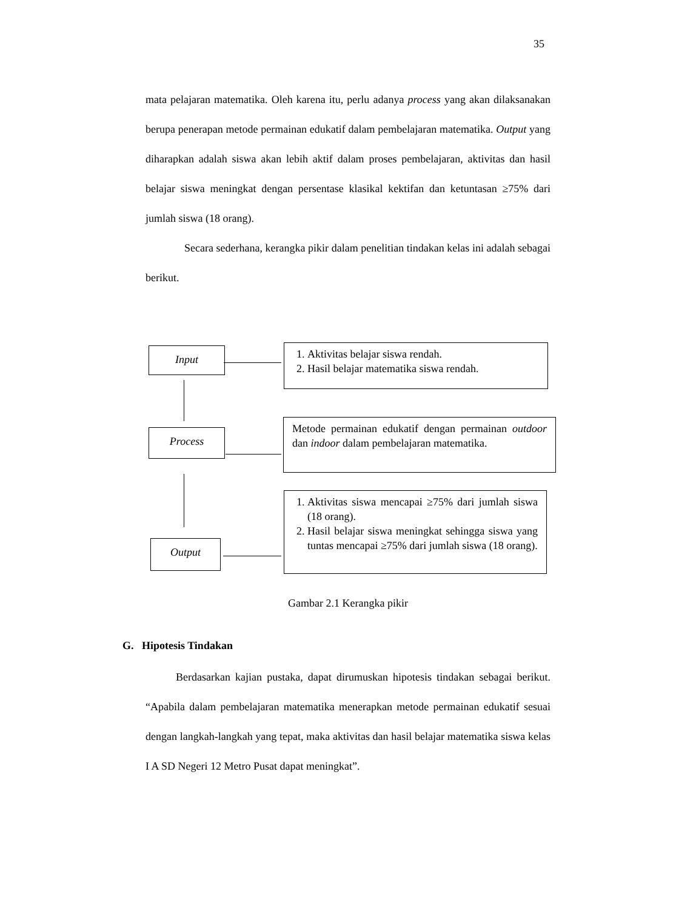35
mata pelajaran matematika. Oleh karena itu, perlu adanya process yang akan dilaksanakan berupa penerapan metode permainan edukatif dalam pembelajaran matematika. Output yang diharapkan adalah siswa akan lebih aktif dalam proses pembelajaran, aktivitas dan hasil belajar siswa meningkat dengan persentase klasikal kektifan dan ketuntasan ≥75% dari jumlah siswa (18 orang).
Secara sederhana, kerangka pikir dalam penelitian tindakan kelas ini adalah sebagai berikut.
Input
Process
Output
1. Aktivitas belajar siswa rendah.
2. Hasil belajar matematika siswa rendah.
Metode permainan edukatif dengan permainan outdoor dan indoor dalam pembelajaran matematika.
1. Aktivitas siswa mencapai ≥75% dari jumlah siswa (18 orang).
2. Hasil belajar siswa meningkat sehingga siswa yang tuntas mencapai ≥75% dari jumlah siswa (18 orang).
Gambar 2.1 Kerangka pikir
G. Hipotesis Tindakan
Berdasarkan kajian pustaka, dapat dirumuskan hipotesis tindakan sebagai berikut. “Apabila dalam pembelajaran matematika menerapkan metode permainan edukatif sesuai dengan langkah-langkah yang tepat, maka aktivitas dan hasil belajar matematika siswa kelas I A SD Negeri 12 Metro Pusat dapat meningkat”.